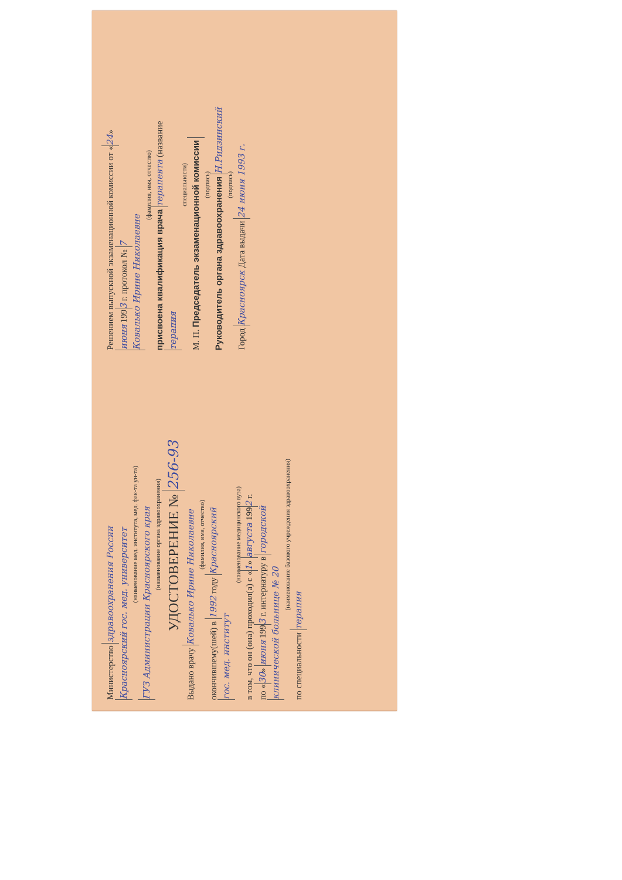Министерство здравоохранения России
Красноярский гос. мед. университет
(наименование мед. института, мед. фак-та ун-та)
ГУЗ Администрации Красноярского края
(наименование органа здравоохранения)
УДОСТОВЕРЕНИЕ № 256-93
Выдано врачу Ковалько Ирине Николаевне
(фамилия, имя, отчество)
окончившему(шей) в 1992 году Красноярский
гос. мед. институт
(наименование медицинского вуза)
в том, что он (она) проходил(а) с « 1 » августа 199 2 г.
по « 30 » июня 199 3 г. интернатуру в городской
клинической больнице № 20
(наименование базового учреждения здравоохранения)
по специальности терапия
Решением выпускной экзаменационной комиссии от « 24 »
июня 199 3 г. протокол № 7
Ковалько Ирине Николаевне
(фамилия, имя, отчество)
присвоена квалификация врача терапевта (название
терапия
специальности)
М. П. Председатель экзаменационной комиссии
(подпись)
Руководитель органа здравоохранения Н.Ридзинский
(подпись)
Город Красноярск Дата выдачи 24 июня 1993 г.